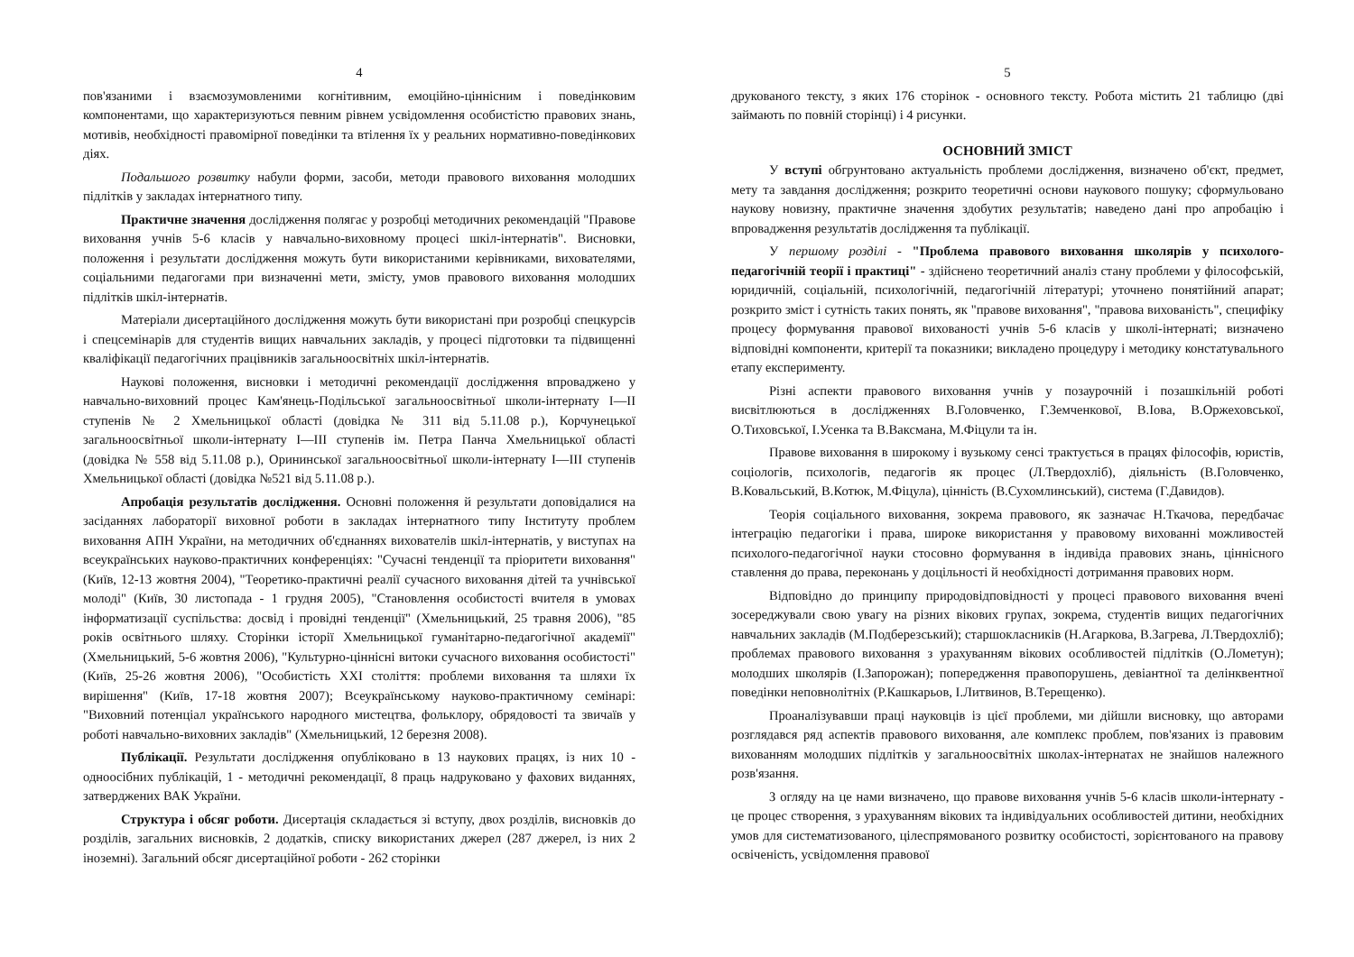4
пов'язаними і взаємозумовленими когнітивним, емоційно-ціннісним і поведінковим компонентами, що характеризуються певним рівнем усвідомлення особистістю правових знань, мотивів, необхідності правомірної поведінки та втілення їх у реальних нормативно-поведінкових діях.
Подальшого розвитку набули форми, засоби, методи правового виховання молодших підлітків у закладах інтернатного типу.
Практичне значення дослідження полягає у розробці методичних рекомендацій "Правове виховання учнів 5-6 класів у навчально-виховному процесі шкіл-інтернатів". Висновки, положення і результати дослідження можуть бути використаними керівниками, вихователями, соціальними педагогами при визначенні мети, змісту, умов правового виховання молодших підлітків шкіл-інтернатів.
Матеріали дисертаційного дослідження можуть бути використані при розробці спецкурсів і спецсемінарів для студентів вищих навчальних закладів, у процесі підготовки та підвищенні кваліфікації педагогічних працівників загальноосвітніх шкіл-інтернатів.
Наукові положення, висновки і методичні рекомендації дослідження впроваджено у навчально-виховний процес Кам'янець-Подільської загальноосвітньої школи-інтернату І—ІІ ступенів № 2 Хмельницької області (довідка № 311 від 5.11.08 р.), Корчунецької загальноосвітньої школи-інтернату І—ІІІ ступенів ім. Петра Панча Хмельницької області (довідка № 558 від 5.11.08 р.), Орининської загальноосвітньої школи-інтернату І—ІІІ ступенів Хмельницької області (довідка №521 від 5.11.08 р.).
Апробація результатів дослідження. Основні положення й результати доповідалися на засіданнях лабораторії виховної роботи в закладах інтернатного типу Інституту проблем виховання АПН України, на методичних об'єднаннях вихователів шкіл-інтернатів, у виступах на всеукраїнських науково-практичних конференціях: "Сучасні тенденції та пріоритети виховання"(Київ, 12-13 жовтня 2004), "Теоретико-практичні реалії сучасного виховання дітей та учнівської молоді" (Київ, 30 листопада - 1 грудня 2005), "Становлення особистості вчителя в умовах інформатизації суспільства: досвід і провідні тенденції" (Хмельницький, 25 травня 2006), "85 років освітнього шляху. Сторінки історії Хмельницької гуманітарно-педагогічної академії" (Хмельницький, 5-6 жовтня 2006), "Культурно-ціннісні витоки сучасного виховання особистості" (Київ, 25-26 жовтня 2006), "Особистість XXI століття: проблеми виховання та шляхи їх вирішення" (Київ, 17-18 жовтня 2007); Всеукраїнському науково-практичному семінарі: "Виховний потенціал українського народного мистецтва, фольклору, обрядовості та звичаїв у роботі навчально-виховних закладів" (Хмельницький, 12 березня 2008).
Публікації. Результати дослідження опубліковано в 13 наукових працях, із них 10 - одноосібних публікацій, 1 - методичні рекомендації, 8 праць надруковано у фахових виданнях, затверджених ВАК України.
Структура і обсяг роботи. Дисертація складається зі вступу, двох розділів, висновків до розділів, загальних висновків, 2 додатків, списку використаних джерел (287 джерел, із них 2 іноземні). Загальний обсяг дисертаційної роботи - 262 сторінки
5
друкованого тексту, з яких 176 сторінок - основного тексту. Робота містить 21 таблицю (дві займають по повній сторінці) і 4 рисунки.
ОСНОВНИЙ ЗМІСТ
У вступі обгрунтовано актуальність проблеми дослідження, визначено об'єкт, предмет, мету та завдання дослідження; розкрито теоретичні основи наукового пошуку; сформульовано наукову новизну, практичне значення здобутих результатів; наведено дані про апробацію і впровадження результатів дослідження та публікації.
У першому розділі - "Проблема правового виховання школярів у психолого-педагогічній теорії і практиці" - здійснено теоретичний аналіз стану проблеми у філософській, юридичній, соціальній, психологічній, педагогічній літературі; уточнено понятійний апарат; розкрито зміст і сутність таких понять, як "правове виховання", "правова вихованість", специфіку процесу формування правової вихованості учнів 5-6 класів у школі-інтернаті; визначено відповідні компоненти, критерії та показники; викладено процедуру і методику констатувального етапу експерименту.
Різні аспекти правового виховання учнів у позаурочній і позашкільній роботі висвітлюються в дослідженнях В.Головченко, Г.Земченкової, В.Іова, В.Оржеховської, О.Тиховської, І.Усенка та В.Ваксмана, М.Фіцули та ін.
Правове виховання в широкому і вузькому сенсі трактується в працях філософів, юристів, соціологів, психологів, педагогів як процес (Л.Твердохліб), діяльність (В.Головченко, В.Ковальський, В.Котюк, М.Фіцула), цінність (В.Сухомлинський), система (Г.Давидов).
Теорія соціального виховання, зокрема правового, як зазначає Н.Ткачова, передбачає інтеграцію педагогіки і права, широке використання у правовому вихованні можливостей психолого-педагогічної науки стосовно формування в індивіда правових знань, ціннісного ставлення до права, переконань у доцільності й необхідності дотримання правових норм.
Відповідно до принципу природовідповідності у процесі правового виховання вчені зосереджували свою увагу на різних вікових групах, зокрема, студентів вищих педагогічних навчальних закладів (М.Подберезський); старшокласників (Н.Агаркова, В.Загрева, Л.Твердохліб); проблемах правового виховання з урахуванням вікових особливостей підлітків (О.Лометун); молодших школярів (І.Запорожан); попередження правопорушень, девіантної та делінквентної поведінки неповнолітніх (Р.Кашкарьов, І.Литвинов, В.Терещенко).
Проаналізувавши праці науковців із цієї проблеми, ми дійшли висновку, що авторами розглядався ряд аспектів правового виховання, але комплекс проблем, пов'язаних із правовим вихованням молодших підлітків у загальноосвітніх школах-інтернатах не знайшов належного розв'язання.
З огляду на це нами визначено, що правове виховання учнів 5-6 класів школи-інтернату - це процес створення, з урахуванням вікових та індивідуальних особливостей дитини, необхідних умов для систематизованого, цілеспрямованого розвитку особистості, зорієнтованого на правову освіченість, усвідомлення правової